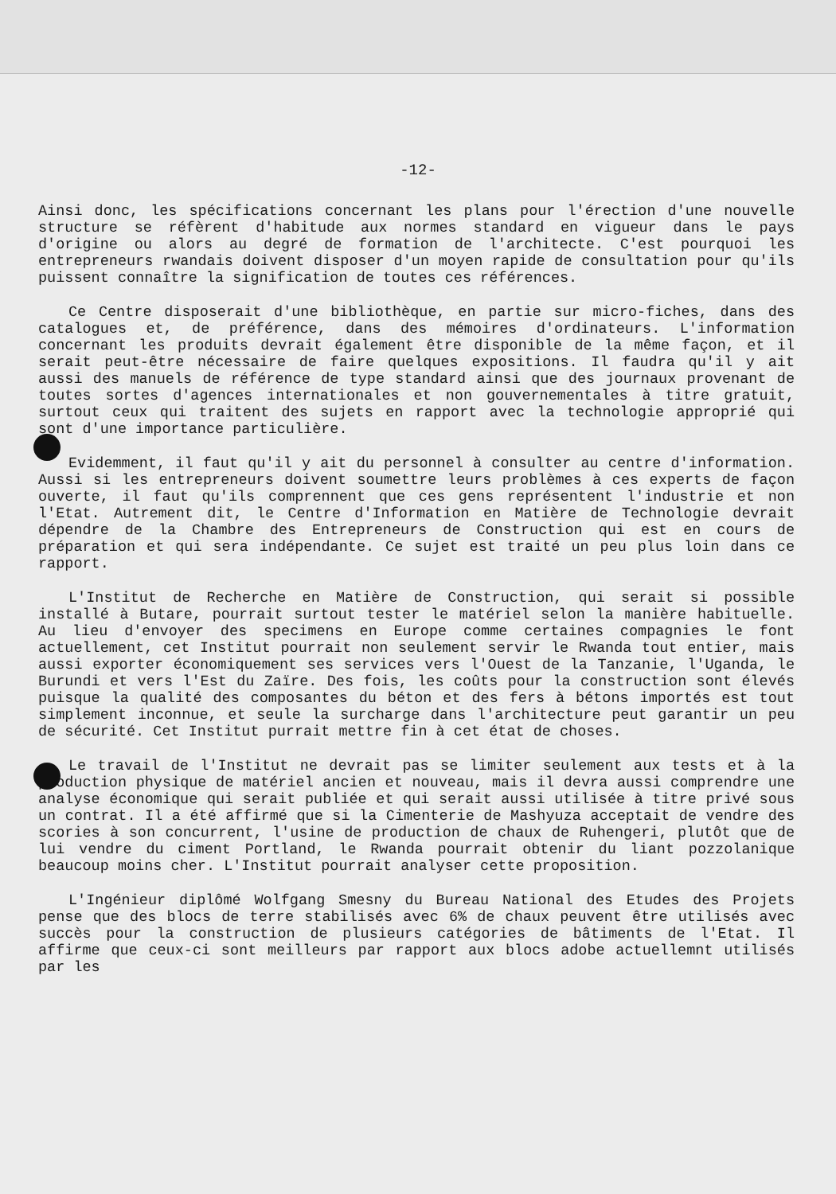-12-
Ainsi donc, les spécifications concernant les plans pour l'érection d'une nouvelle structure se réfèrent d'habitude aux normes standard en vigueur dans le pays d'origine ou alors au degré de formation de l'architecte. C'est pourquoi les entrepreneurs rwandais doivent disposer d'un moyen rapide de consultation pour qu'ils puissent connaître la signification de toutes ces références.
Ce Centre disposerait d'une bibliothèque, en partie sur micro-fiches, dans des catalogues et, de préférence, dans des mémoires d'ordinateurs. L'information concernant les produits devrait également être disponible de la même façon, et il serait peut-être nécessaire de faire quelques expositions. Il faudra qu'il y ait aussi des manuels de référence de type standard ainsi que des journaux provenant de toutes sortes d'agences internationales et non gouvernementales à titre gratuit, surtout ceux qui traitent des sujets en rapport avec la technologie approprié qui sont d'une importance particulière.
Evidemment, il faut qu'il y ait du personnel à consulter au centre d'information. Aussi si les entrepreneurs doivent soumettre leurs problèmes à ces experts de façon ouverte, il faut qu'ils comprennent que ces gens représentent l'industrie et non l'Etat. Autrement dit, le Centre d'Information en Matière de Technologie devrait dépendre de la Chambre des Entrepreneurs de Construction qui est en cours de préparation et qui sera indépendante. Ce sujet est traité un peu plus loin dans ce rapport.
L'Institut de Recherche en Matière de Construction, qui serait si possible installé à Butare, pourrait surtout tester le matériel selon la manière habituelle. Au lieu d'envoyer des specimens en Europe comme certaines compagnies le font actuellement, cet Institut pourrait non seulement servir le Rwanda tout entier, mais aussi exporter économiquement ses services vers l'Ouest de la Tanzanie, l'Uganda, le Burundi et vers l'Est du Zaïre. Des fois, les coûts pour la construction sont élevés puisque la qualité des composantes du béton et des fers à bétons importés est tout simplement inconnue, et seule la surcharge dans l'architecture peut garantir un peu de sécurité. Cet Institut purrait mettre fin à cet état de choses.
Le travail de l'Institut ne devrait pas se limiter seulement aux tests et à la production physique de matériel ancien et nouveau, mais il devra aussi comprendre une analyse économique qui serait publiée et qui serait aussi utilisée à titre privé sous un contrat. Il a été affirmé que si la Cimenterie de Mashyuza acceptait de vendre des scories à son concurrent, l'usine de production de chaux de Ruhengeri, plutôt que de lui vendre du ciment Portland, le Rwanda pourrait obtenir du liant pozzolanique beaucoup moins cher. L'Institut pourrait analyser cette proposition.
L'Ingénieur diplômé Wolfgang Smesny du Bureau National des Etudes des Projets pense que des blocs de terre stabilisés avec 6% de chaux peuvent être utilisés avec succès pour la construction de plusieurs catégories de bâtiments de l'Etat. Il affirme que ceux-ci sont meilleurs par rapport aux blocs adobe actuellemnt utilisés par les